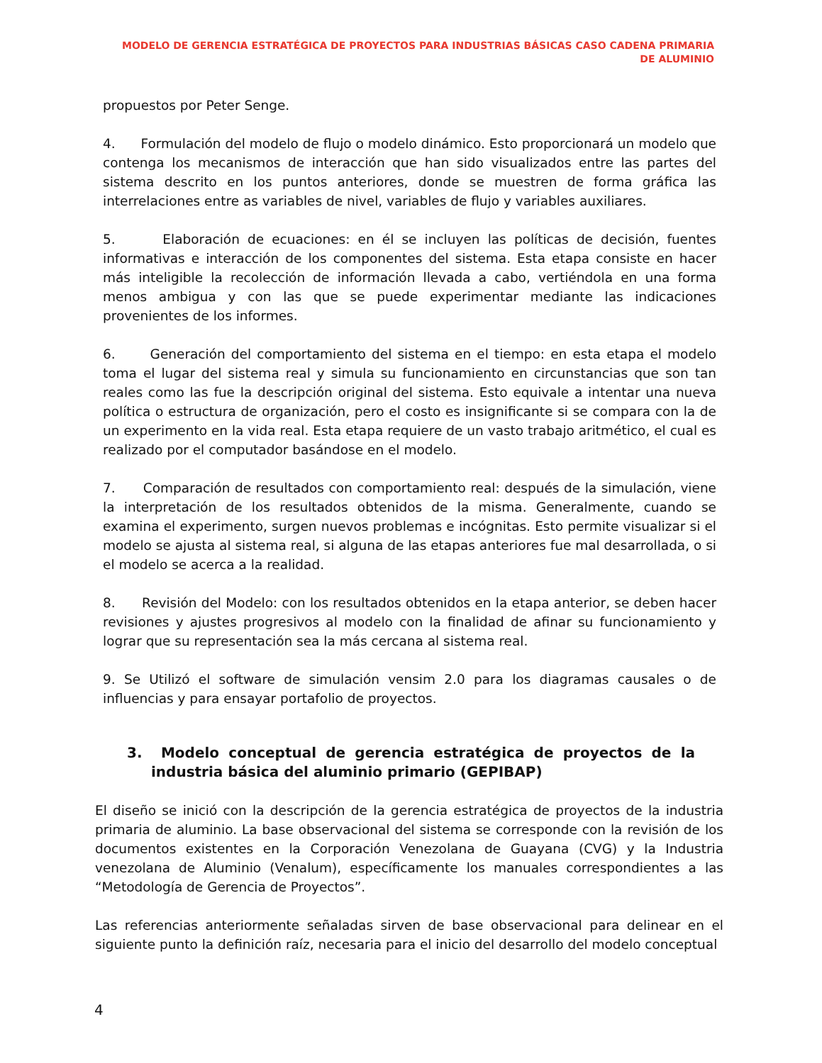MODELO DE GERENCIA ESTRATÉGICA DE PROYECTOS PARA INDUSTRIAS BÁSICAS CASO CADENA PRIMARIA DE ALUMINIO
propuestos por Peter Senge.
4. Formulación del modelo de flujo o modelo dinámico. Esto proporcionará un modelo que contenga los mecanismos de interacción que han sido visualizados entre las partes del sistema descrito en los puntos anteriores, donde se muestren de forma gráfica las interrelaciones entre as variables de nivel, variables de flujo y variables auxiliares.
5. Elaboración de ecuaciones: en él se incluyen las políticas de decisión, fuentes informativas e interacción de los componentes del sistema. Esta etapa consiste en hacer más inteligible la recolección de información llevada a cabo, vertiéndola en una forma menos ambigua y con las que se puede experimentar mediante las indicaciones provenientes de los informes.
6. Generación del comportamiento del sistema en el tiempo: en esta etapa el modelo toma el lugar del sistema real y simula su funcionamiento en circunstancias que son tan reales como las fue la descripción original del sistema. Esto equivale a intentar una nueva política o estructura de organización, pero el costo es insignificante si se compara con la de un experimento en la vida real. Esta etapa requiere de un vasto trabajo aritmético, el cual es realizado por el computador basándose en el modelo.
7. Comparación de resultados con comportamiento real: después de la simulación, viene la interpretación de los resultados obtenidos de la misma. Generalmente, cuando se examina el experimento, surgen nuevos problemas e incógnitas. Esto permite visualizar si el modelo se ajusta al sistema real, si alguna de las etapas anteriores fue mal desarrollada, o si el modelo se acerca a la realidad.
8. Revisión del Modelo: con los resultados obtenidos en la etapa anterior, se deben hacer revisiones y ajustes progresivos al modelo con la finalidad de afinar su funcionamiento y lograr que su representación sea la más cercana al sistema real.
9. Se Utilizó el software de simulación vensim 2.0 para los diagramas causales o de influencias y para ensayar portafolio de proyectos.
3. Modelo conceptual de gerencia estratégica de proyectos de la industria básica del aluminio primario (GEPIBAP)
El diseño se inició con la descripción de la gerencia estratégica de proyectos de la industria primaria de aluminio. La base observacional del sistema se corresponde con la revisión de los documentos existentes en la Corporación Venezolana de Guayana (CVG) y la Industria venezolana de Aluminio (Venalum), específicamente los manuales correspondientes a las “Metodología de Gerencia de Proyectos”.
Las referencias anteriormente señaladas sirven de base observacional para delinear en el siguiente punto la definición raíz, necesaria para el inicio del desarrollo del modelo conceptual
4